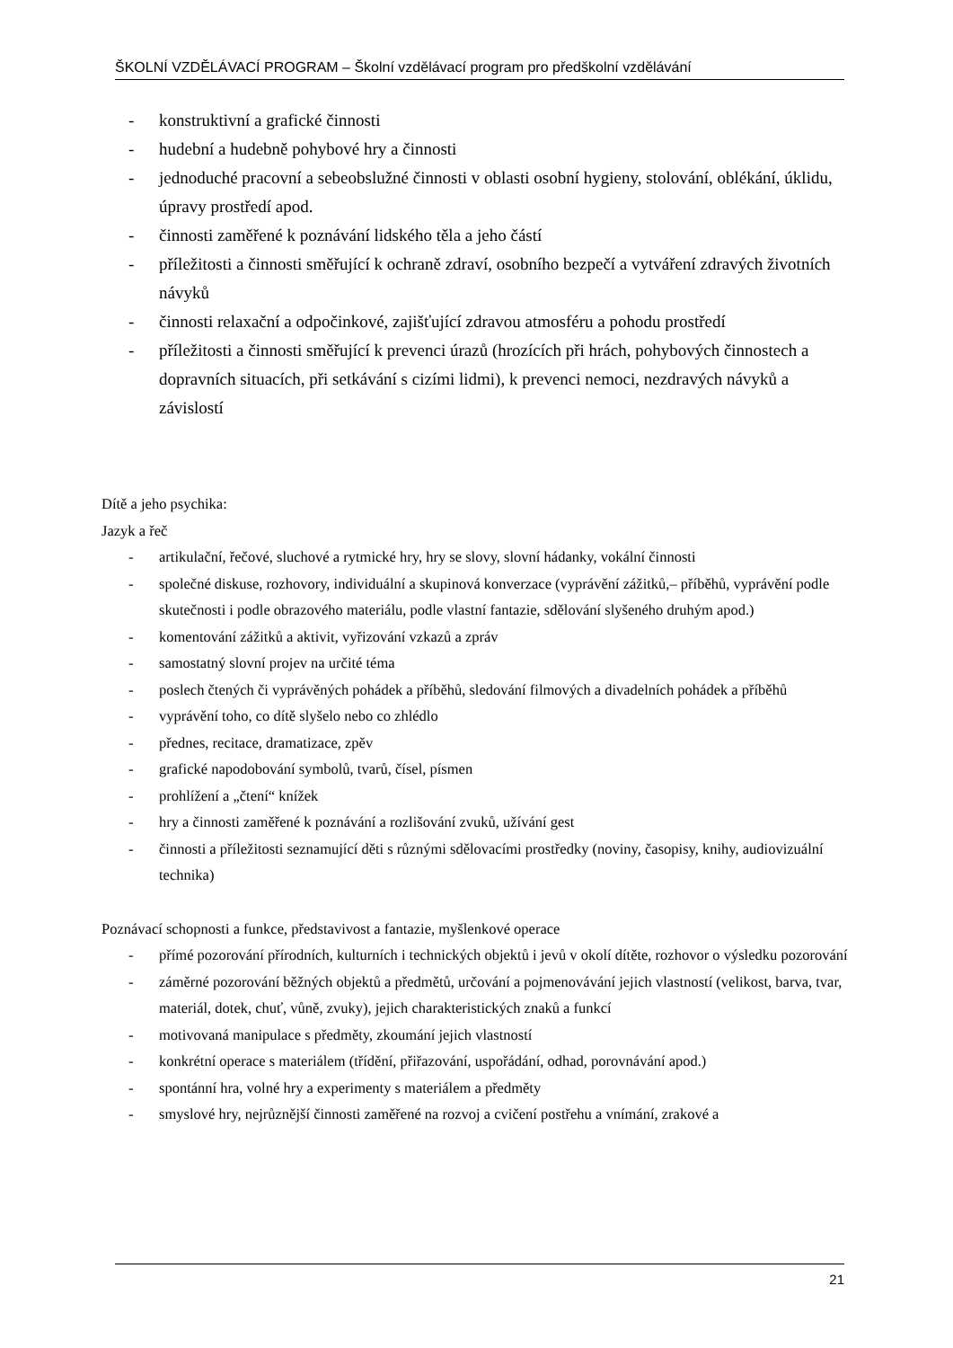ŠKOLNÍ VZDĚLÁVACÍ PROGRAM – Školní vzdělávací program pro předškolní vzdělávání
- konstruktivní a grafické činnosti
- hudební a hudebně pohybové hry a činnosti
- jednoduché pracovní a sebeobslužné činnosti v oblasti osobní hygieny, stolování, oblékání, úklidu, úpravy prostředí apod.
- činnosti zaměřené k poznávání lidského těla a jeho částí
- příležitosti a činnosti směřující k ochraně zdraví, osobního bezpečí a vytváření zdravých životních návyků
- činnosti relaxační a odpočinkové, zajišťující zdravou atmosféru a pohodu prostředí
- příležitosti a činnosti směřující k prevenci úrazů (hrozících při hrách, pohybových činnostech a dopravních situacích, při setkávání s cizími lidmi), k prevenci nemoci, nezdravých návyků a závislostí
Dítě a jeho psychika:
Jazyk a řeč
- artikulační, řečové, sluchové a rytmické hry, hry se slovy, slovní hádanky, vokální činnosti
- společné diskuse, rozhovory, individuální a skupinová konverzace (vyprávění zážitků,– příběhů, vyprávění podle skutečnosti i podle obrazového materiálu, podle vlastní fantazie, sdělování slyšeného druhým apod.)
- komentování zážitků a aktivit, vyřizování vzkazů a zpráv
- samostatný slovní projev na určité téma
- poslech čtených či vyprávěných pohádek a příběhů, sledování filmových a divadelních pohádek a příběhů
- vyprávění toho, co dítě slyšelo nebo co zhlédlo
- přednes, recitace, dramatizace, zpěv
- grafické napodobování symbolů, tvarů, čísel, písmen
- prohlížení a „čtení“ knížek
- hry a činnosti zaměřené k poznávání a rozlišování zvuků, užívání gest
- činnosti a příležitosti seznamující děti s různými sdělovacími prostředky (noviny, časopisy, knihy, audiovizuální technika)
Poznávací schopnosti a funkce, představivost a fantazie, myšlenkové operace
- přímé pozorování přírodních, kulturních i technických objektů i jevů v okolí dítěte, rozhovor o výsledku pozorování
- záměrné pozorování běžných objektů a předmětů, určování a pojmenovávání jejich vlastností (velikost, barva, tvar, materiál, dotek, chuť, vůně, zvuky), jejich charakteristických znaků a funkcí
- motivovaná manipulace s předměty, zkoumání jejich vlastností
- konkrétní operace s materiálem (třídění, přiřazování, uspořádání, odhad, porovnávání apod.)
- spontánní hra, volné hry a experimenty s materiálem a předměty
- smyslové hry, nejrůznější činnosti zaměřené na rozvoj a cvičení postřehu a vnímání, zrakové a
21